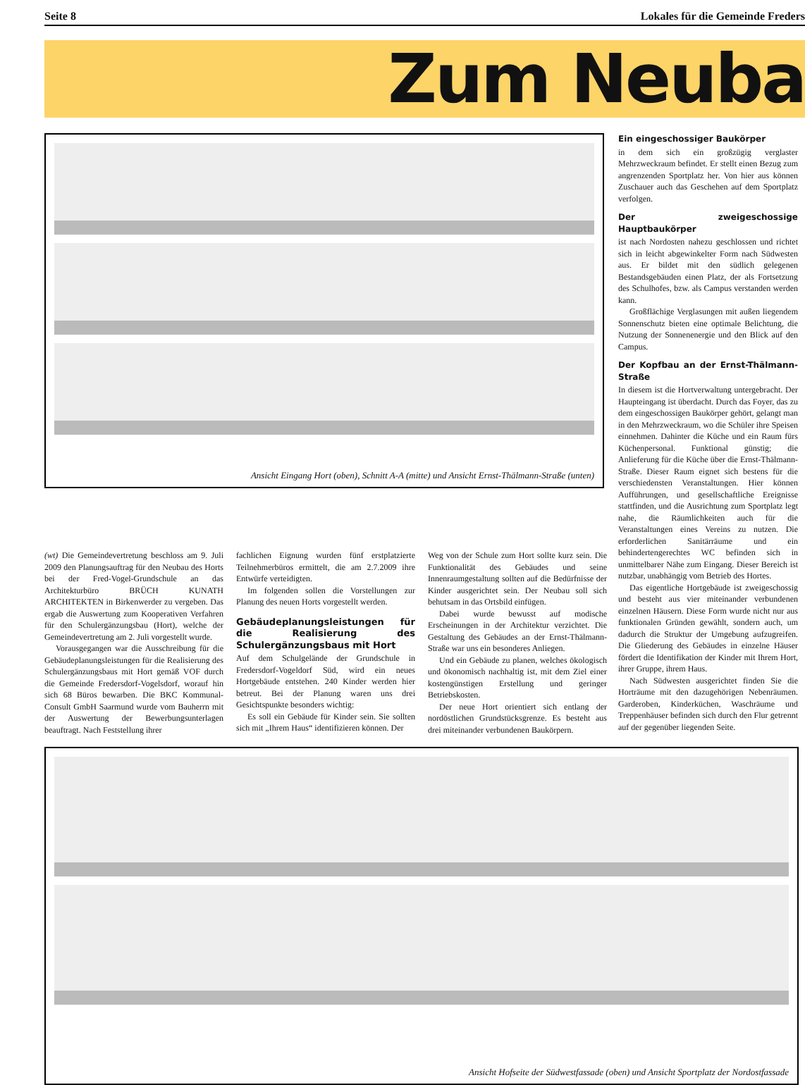Seite 8 Lokales für die Gemeinde Freders
Zum Neuba
Ansicht Eingang Hort (oben), Schnitt A-A (mitte) und Ansicht Ernst-Thälmann-Straße (unten)
Ein eingeschossiger Baukörper
in dem sich ein großzügig verglaster Mehrzweckraum befindet. Er stellt einen Bezug zum angrenzenden Sportplatz her. Von hier aus können Zuschauer auch das Geschehen auf dem Sportplatz verfolgen.
Der zweigeschossige Hauptbaukörper
ist nach Nordosten nahezu geschlossen und richtet sich in leicht abgewinkelter Form nach Südwesten aus. Er bildet mit den südlich gelegenen Bestandsgebäuden einen Platz, der als Fortsetzung des Schulhofes, bzw. als Campus verstanden werden kann.
Großflächige Verglasungen mit außen liegendem Sonnenschutz bieten eine optimale Belichtung, die Nutzung der Sonnenenergie und den Blick auf den Campus.
Der Kopfbau an der Ernst-Thälmann-Straße
In diesem ist die Hortverwaltung untergebracht. Der Haupteingang ist überdacht. Durch das Foyer, das zu dem eingeschossigen Baukörper gehört, gelangt man in den Mehrzweckraum, wo die Schüler ihre Speisen einnehmen. Dahinter die Küche und ein Raum fürs Küchenpersonal. Funktional günstig; die Anlieferung für die Küche über die Ernst-Thälmann-Straße. Dieser Raum eignet sich bestens für die verschiedensten Veranstaltungen. Hier können Aufführungen, und gesellschaftliche Ereignisse stattfinden, und die Ausrichtung zum Sportplatz legt nahe, die Räumlichkeiten auch für die Veranstaltungen eines Vereins zu nutzen. Die erforderlichen Sanitärräume und ein behindertengerechtes WC befinden sich in unmittelbarer Nähe zum Eingang. Dieser Bereich ist nutzbar, unabhängig vom Betrieb des Hortes.
Das eigentliche Hortgebäude ist zweigeschossig und besteht aus vier miteinander verbundenen einzelnen Häusern. Diese Form wurde nicht nur aus funktionalen Gründen gewählt, sondern auch, um dadurch die Struktur der Umgebung aufzugreifen. Die Gliederung des Gebäudes in einzelne Häuser fördert die Identifikation der Kinder mit Ihrem Hort, ihrer Gruppe, ihrem Haus.
Nach Südwesten ausgerichtet finden Sie die Horträume mit den dazugehörigen Nebenräumen. Garderoben, Kinderküchen, Waschräume und Treppenhäuser befinden sich durch den Flur getrennt auf der gegenüber liegenden Seite.
(wt) Die Gemeindevertretung beschloss am 9. Juli 2009 den Planungsauftrag für den Neubau des Horts bei der Fred-Vogel-Grundschule an das Architekturbüro BRÜCH KUNATH ARCHITEKTEN in Birkenwerder zu vergeben. Das ergab die Auswertung zum Kooperativen Verfahren für den Schulergänzungsbau (Hort), welche der Gemeindevertretung am 2. Juli vorgestellt wurde.
Vorausgegangen war die Ausschreibung für die Gebäudeplanungsleistungen für die Realisierung des Schulergänzungsbaus mit Hort gemäß VOF durch die Gemeinde Fredersdorf-Vogelsdorf, worauf hin sich 68 Büros bewarben. Die BKC Kommunal-Consult GmbH Saarmund wurde vom Bauherrn mit der Auswertung der Bewerbungsunterlagen beauftragt. Nach Feststellung ihrer
fachlichen Eignung wurden fünf erstplatzierte Teilnehmerbüros ermittelt, die am 2.7.2009 ihre Entwürfe verteidigten.
Im folgenden sollen die Vorstellungen zur Planung des neuen Horts vorgestellt werden.
Gebäudeplanungsleistungen für die Realisierung des Schulergänzungsbaus mit Hort
Auf dem Schulgelände der Grundschule in Fredersdorf-Vogeldorf Süd, wird ein neues Hortgebäude entstehen. 240 Kinder werden hier betreut. Bei der Planung waren uns drei Gesichtspunkte besonders wichtig:
Es soll ein Gebäude für Kinder sein. Sie sollten sich mit „Ihrem Haus“ identifizieren können. Der
Weg von der Schule zum Hort sollte kurz sein. Die Funktionalität des Gebäudes und seine Innenraumgestaltung sollten auf die Bedürfnisse der Kinder ausgerichtet sein. Der Neubau soll sich behutsam in das Ortsbild einfügen.
Dabei wurde bewusst auf modische Erscheinungen in der Architektur verzichtet. Die Gestaltung des Gebäudes an der Ernst-Thälmann-Straße war uns ein besonderes Anliegen.
Und ein Gebäude zu planen, welches ökologisch und ökonomisch nachhaltig ist, mit dem Ziel einer kostengünstigen Erstellung und geringer Betriebskosten.
Der neue Hort orientiert sich entlang der nordöstlichen Grundstücksgrenze. Es besteht aus drei miteinander verbundenen Baukörpern.
Ansicht Hofseite der Südwestfassade (oben) und Ansicht Sportplatz der Nordostfassade